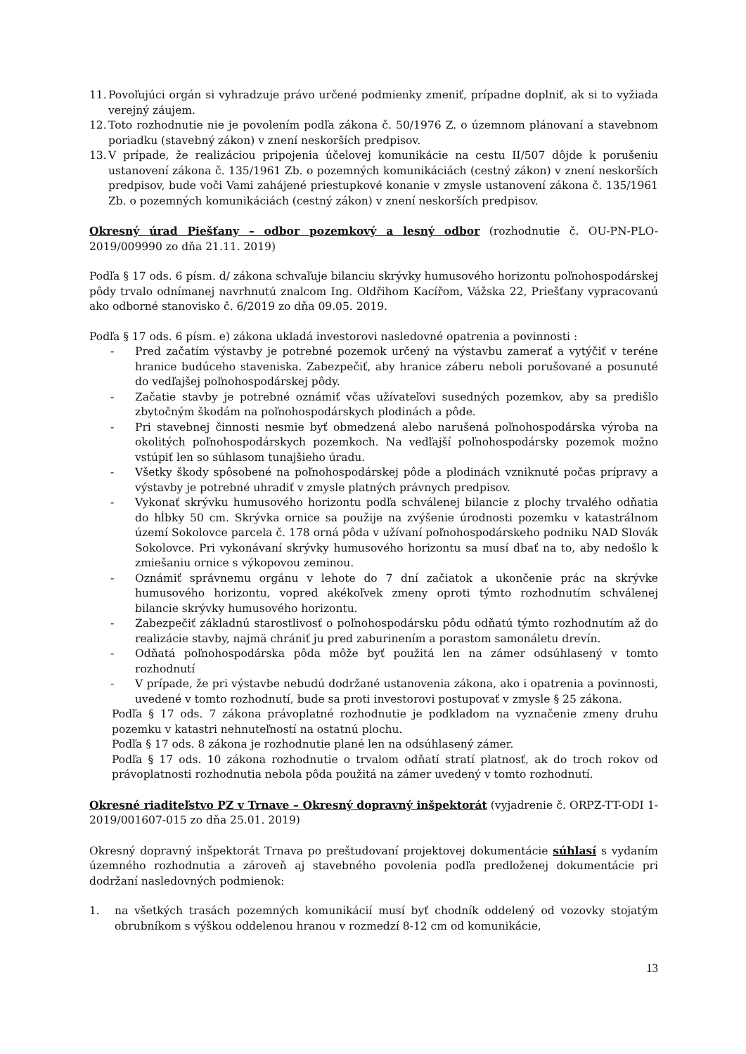11. Povoľujúci orgán si vyhradzuje právo určené podmienky zmeniť, prípadne doplniť, ak si to vyžiada verejný záujem.
12. Toto rozhodnutie nie je povolením podľa zákona č. 50/1976 Z. o územnom plánovaní a stavebnom poriadku (stavebný zákon) v znení neskorších predpisov.
13. V prípade, že realizáciou pripojenia účelovej komunikácie na cestu II/507 dôjde k porušeniu ustanovení zákona č. 135/1961 Zb. o pozemných komunikáciách (cestný zákon) v znení neskorších predpisov, bude voči Vami zahájené priestupkové konanie v zmysle ustanovení zákona č. 135/1961 Zb. o pozemných komunikáciách (cestný zákon) v znení neskorších predpisov.
Okresný úrad Piešťany – odbor pozemkový a lesný odbor (rozhodnutie č. OU-PN-PLO-2019/009990 zo dňa 21.11. 2019)
Podľa § 17 ods. 6 písm. d/ zákona schvaľuje bilanciu skrývky humusového horizontu poľnohospodárskej pôdy trvalo odnímanej navrhnutú znalcom Ing. Oldřihom Kacířom, Vážska 22, Priešťany vypracovanú ako odborné stanovisko č. 6/2019 zo dňa 09.05. 2019.
Podľa § 17 ods. 6 písm. e) zákona ukladá investorovi nasledovné opatrenia a povinnosti :
- Pred začatím výstavby je potrebné pozemok určený na výstavbu zamerať a vytýčiť v teréne hranice budúceho staveniska. Zabezpečiť, aby hranice záberu neboli porušované a posunuté do vedľajšej poľnohospodárskej pôdy.
- Začatie stavby je potrebné oznámiť včas užívateľovi susedných pozemkov, aby sa predišlo zbytočným škodám na poľnohospodárskych plodinách a pôde.
- Pri stavebnej činnosti nesmie byť obmedzená alebo narušená poľnohospodárska výroba na okolitých poľnohospodárskych pozemkoch. Na vedľajší poľnohospodársky pozemok možno vstúpiť len so súhlasom tunajšieho úradu.
- Všetky škody spôsobené na poľnohospodárskej pôde a plodinách vzniknuté počas prípravy a výstavby je potrebné uhradiť v zmysle platných právnych predpisov.
- Vykonať skrývku humusového horizontu podľa schválenej bilancie z plochy trvalého odňatia do hĺbky 50 cm. Skrývka ornice sa použije na zvýšenie úrodnosti pozemku v katastrálnom území Sokolovce parcela č. 178 orná pôda v užívaní poľnohospodárskeho podniku NAD Slovák Sokolovce. Pri vykonávaní skrývky humusového horizontu sa musí dbať na to, aby nedošlo k zmiešaniu ornice s výkopovou zeminou.
- Oznámiť správnemu orgánu v lehote do 7 dní začiatok a ukončenie prác na skrývke humusového horizontu, vopred akékoľvek zmeny oproti týmto rozhodnutím schválenej bilancie skrývky humusového horizontu.
- Zabezpečiť základnú starostlivosť o poľnohospodársku pôdu odňatú týmto rozhodnutím až do realizácie stavby, najmä chrániť ju pred zaburinením a porastom samonáletu drevín.
- Odňatá poľnohospodárska pôda môže byť použitá len na zámer odsúhlasený v tomto rozhodnutí
- V prípade, že pri výstavbe nebudú dodržané ustanovenia zákona, ako i opatrenia a povinnosti, uvedené v tomto rozhodnutí, bude sa proti investorovi postupovať v zmysle § 25 zákona.
Podľa § 17 ods. 7 zákona právoplatné rozhodnutie je podkladom na vyznačenie zmeny druhu pozemku v katastri nehnuteľností na ostatnú plochu.
Podľa § 17 ods. 8 zákona je rozhodnutie plané len na odsúhlasený zámer.
Podľa § 17 ods. 10 zákona rozhodnutie o trvalom odňatí stratí platnosť, ak do troch rokov od právoplatnosti rozhodnutia nebola pôda použitá na zámer uvedený v tomto rozhodnutí.
Okresné riaditeľstvo PZ v Trnave – Okresný dopravný inšpektorát (vyjadrenie č. ORPZ-TT-ODI 1-2019/001607-015 zo dňa 25.01. 2019)
Okresný dopravný inšpektorát Trnava po preštudovaní projektovej dokumentácie súhlasí s vydaním územného rozhodnutia a zároveň aj stavebného povolenia podľa predloženej dokumentácie pri dodržaní nasledovných podmienok:
1. na všetkých trasách pozemných komunikácií musí byť chodník oddelený od vozovky stojatým obrubníkom s výškou oddelenou hranou v rozmedzí 8-12 cm od komunikácie,
13